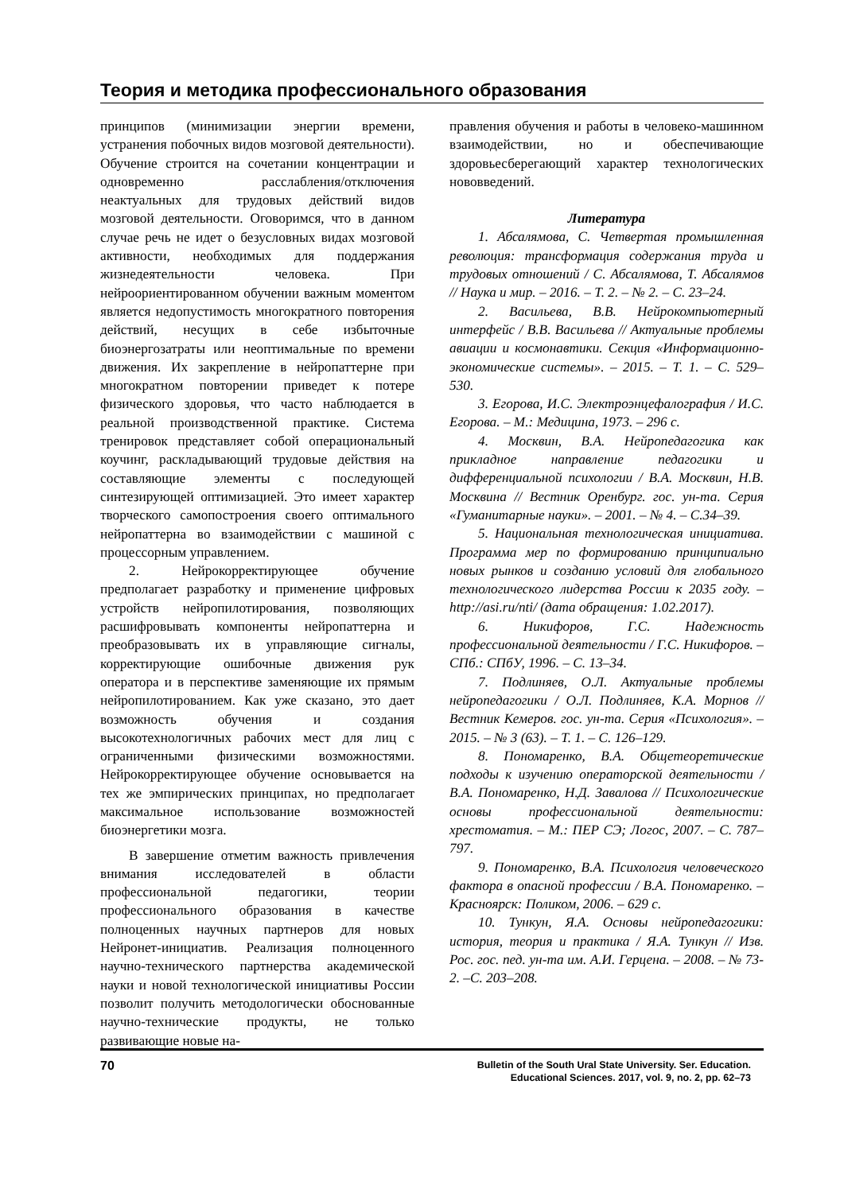Теория и методика профессионального образования
принципов (минимизации энергии времени, устранения побочных видов мозговой деятельности). Обучение строится на сочетании концентрации и одновременно расслабления/отключения неактуальных для трудовых действий видов мозговой деятельности. Оговоримся, что в данном случае речь не идет о безусловных видах мозговой активности, необходимых для поддержания жизнедеятельности человека. При нейроориентированном обучении важным моментом является недопустимость многократного повторения действий, несущих в себе избыточные биоэнергозатраты или неоптимальные по времени движения. Их закрепление в нейропаттерне при многократном повторении приведет к потере физического здоровья, что часто наблюдается в реальной производственной практике. Система тренировок представляет собой операциональный коучинг, раскладывающий трудовые действия на составляющие элементы с последующей синтезирующей оптимизацией. Это имеет характер творческого самопостроения своего оптимального нейропаттерна во взаимодействии с машиной с процессорным управлением.
2. Нейрокорректирующее обучение предполагает разработку и применение цифровых устройств нейропилотирования, позволяющих расшифровывать компоненты нейропаттерна и преобразовывать их в управляющие сигналы, корректирующие ошибочные движения рук оператора и в перспективе заменяющие их прямым нейропилотированием. Как уже сказано, это дает возможность обучения и создания высокотехнологичных рабочих мест для лиц с ограниченными физическими возможностями. Нейрокорректирующее обучение основывается на тех же эмпирических принципах, но предполагает максимальное использование возможностей биоэнергетики мозга.
В завершение отметим важность привлечения внимания исследователей в области профессиональной педагогики, теории профессионального образования в качестве полноценных научных партнеров для новых Нейронет-инициатив. Реализация полноценного научно-технического партнерства академической науки и новой технологической инициативы России позволит получить методологически обоснованные научно-технические продукты, не только развивающие новые на-
правления обучения и работы в человеко-машинном взаимодействии, но и обеспечивающие здоровьесберегающий характер технологических нововведений.
Литература
1. Абсалямова, С. Четвертая промышленная революция: трансформация содержания труда и трудовых отношений / С. Абсалямова, Т. Абсалямов // Наука и мир. – 2016. – Т. 2. – № 2. – С. 23–24.
2. Васильева, В.В. Нейрокомпьютерный интерфейс / В.В. Васильева // Актуальные проблемы авиации и космонавтики. Секция «Информационно-экономические системы». – 2015. – Т. 1. – С. 529–530.
3. Егорова, И.С. Электроэнцефалография / И.С. Егорова. – М.: Медицина, 1973. – 296 с.
4. Москвин, В.А. Нейропедагогика как прикладное направление педагогики и дифференциальной психологии / В.А. Москвин, Н.В. Москвина // Вестник Оренбург. гос. ун-та. Серия «Гуманитарные науки». – 2001. – № 4. – С.34–39.
5. Национальная технологическая инициатива. Программа мер по формированию принципиально новых рынков и созданию условий для глобального технологического лидерства России к 2035 году. – http://asi.ru/nti/ (дата обращения: 1.02.2017).
6. Никифоров, Г.С. Надежность профессиональной деятельности / Г.С. Никифоров. – СПб.: СПбУ, 1996. – С. 13–34.
7. Подлиняев, О.Л. Актуальные проблемы нейропедагогики / О.Л. Подлиняев, К.А. Морнов // Вестник Кемеров. гос. ун-та. Серия «Психология». – 2015. – № 3 (63). – Т. 1. – С. 126–129.
8. Пономаренко, В.А. Общетеоретические подходы к изучению операторской деятельности / В.А. Пономаренко, Н.Д. Завалова // Психологические основы профессиональной деятельности: хрестоматия. – М.: ПЕР СЭ; Логос, 2007. – С. 787–797.
9. Пономаренко, В.А. Психология человеческого фактора в опасной профессии / В.А. Пономаренко. – Красноярск: Поликом, 2006. – 629 с.
10. Тункун, Я.А. Основы нейропедагогики: история, теория и практика / Я.А. Тункун // Изв. Рос. гос. пед. ун-та им. А.И. Герцена. – 2008. – № 73-2. –С. 203–208.
70
Bulletin of the South Ural State University. Ser. Education.
Educational Sciences. 2017, vol. 9, no. 2, pp. 62–73